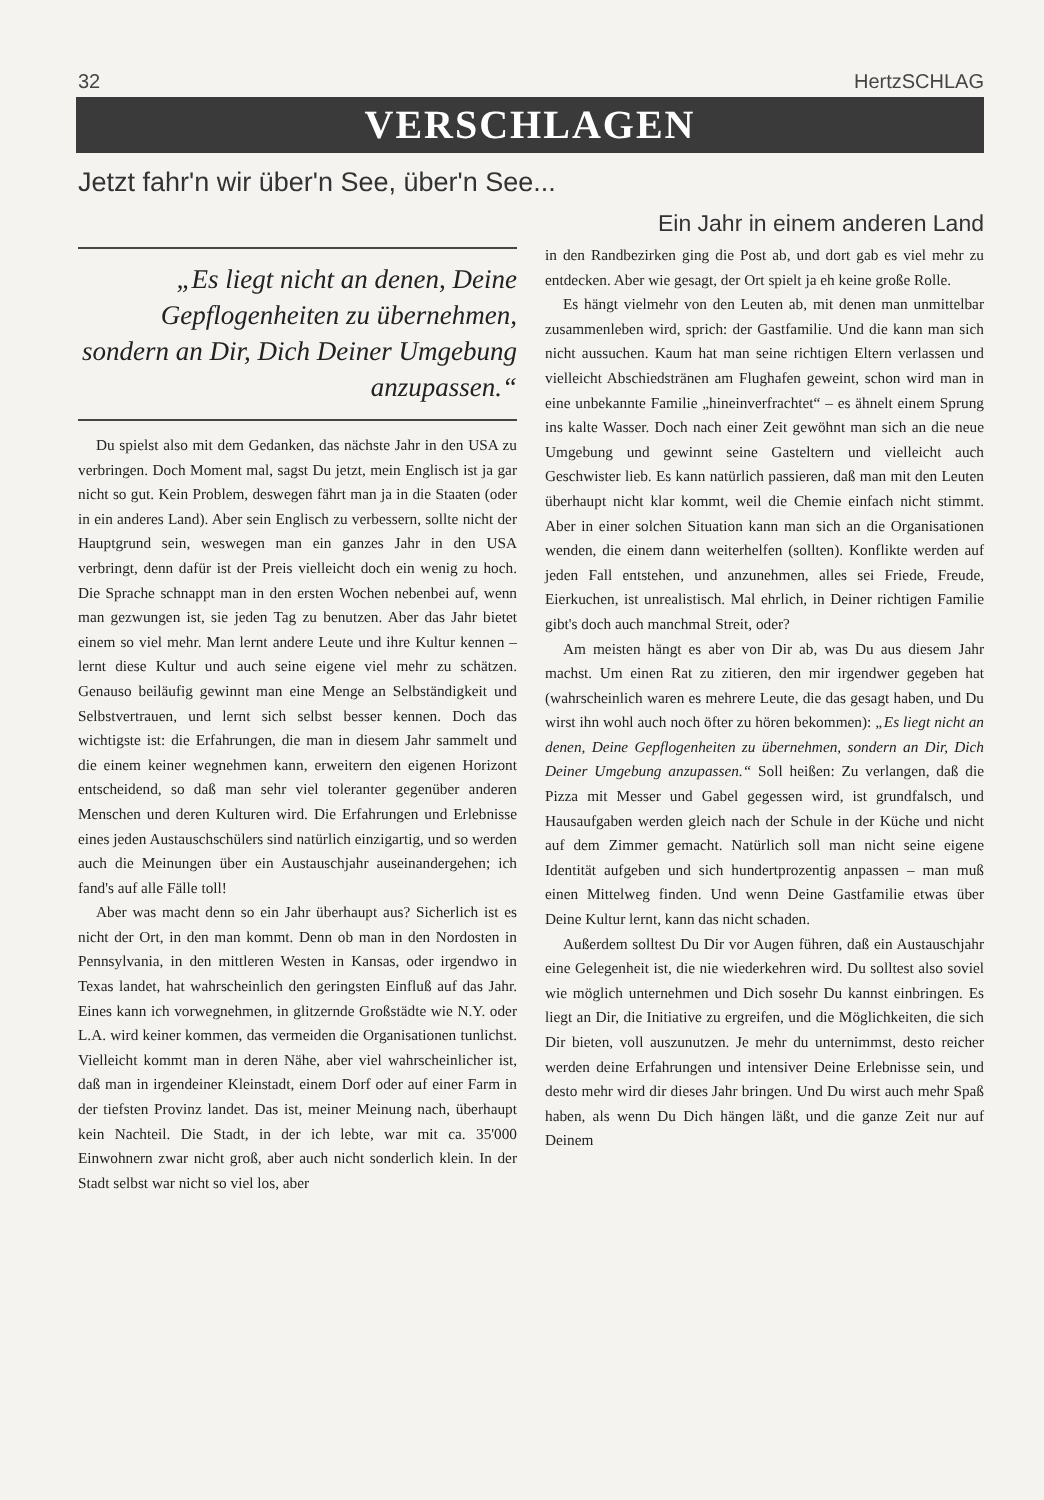32 HertzSCHLAG
VERSCHLAGEN
Jetzt fahr'n wir über'n See, über'n See...
Ein Jahr in einem anderen Land
„Es liegt nicht an denen, Deine Gepflogenheiten zu übernehmen, sondern an Dir, Dich Deiner Umgebung anzupassen.“
Du spielst also mit dem Gedanken, das nächste Jahr in den USA zu verbringen. Doch Moment mal, sagst Du jetzt, mein Englisch ist ja gar nicht so gut. Kein Problem, deswegen fährt man ja in die Staaten (oder in ein anderes Land). Aber sein Englisch zu verbessern, sollte nicht der Hauptgrund sein, weswegen man ein ganzes Jahr in den USA verbringt, denn dafür ist der Preis vielleicht doch ein wenig zu hoch. Die Sprache schnappt man in den ersten Wochen nebenbei auf, wenn man gezwungen ist, sie jeden Tag zu benutzen. Aber das Jahr bietet einem so viel mehr. Man lernt andere Leute und ihre Kultur kennen – lernt diese Kultur und auch seine eigene viel mehr zu schätzen. Genauso beiläufig gewinnt man eine Menge an Selbständigkeit und Selbstvertrauen, und lernt sich selbst besser kennen. Doch das wichtigste ist: die Erfahrungen, die man in diesem Jahr sammelt und die einem keiner wegnehmen kann, erweitern den eigenen Horizont entscheidend, so daß man sehr viel toleranter gegenüber anderen Menschen und deren Kulturen wird. Die Erfahrungen und Erlebnisse eines jeden Austauschschülers sind natürlich einzigartig, und so werden auch die Meinungen über ein Austauschjahr auseinandergehen; ich fand's auf alle Fälle toll!
Aber was macht denn so ein Jahr überhaupt aus? Sicherlich ist es nicht der Ort, in den man kommt. Denn ob man in den Nordosten in Pennsylvania, in den mittleren Westen in Kansas, oder irgendwo in Texas landet, hat wahrscheinlich den geringsten Einfluß auf das Jahr. Eines kann ich vorwegnehmen, in glitzernde Großstädte wie N.Y. oder L.A. wird keiner kommen, das vermeiden die Organisationen tunlichst. Vielleicht kommt man in deren Nähe, aber viel wahrscheinlicher ist, daß man in irgendeiner Kleinstadt, einem Dorf oder auf einer Farm in der tiefsten Provinz landet. Das ist, meiner Meinung nach, überhaupt kein Nachteil. Die Stadt, in der ich lebte, war mit ca. 35'000 Einwohnern zwar nicht groß, aber auch nicht sonderlich klein. In der Stadt selbst war nicht so viel los, aber
in den Randbezirken ging die Post ab, und dort gab es viel mehr zu entdecken. Aber wie gesagt, der Ort spielt ja eh keine große Rolle.
Es hängt vielmehr von den Leuten ab, mit denen man unmittelbar zusammenleben wird, sprich: der Gastfamilie. Und die kann man sich nicht aussuchen. Kaum hat man seine richtigen Eltern verlassen und vielleicht Abschiedstränen am Flughafen geweint, schon wird man in eine unbekannte Familie „hineinverfrachtet“ – es ähnelt einem Sprung ins kalte Wasser. Doch nach einer Zeit gewöhnt man sich an die neue Umgebung und gewinnt seine Gasteltern und vielleicht auch Geschwister lieb. Es kann natürlich passieren, daß man mit den Leuten überhaupt nicht klar kommt, weil die Chemie einfach nicht stimmt. Aber in einer solchen Situation kann man sich an die Organisationen wenden, die einem dann weiterhelfen (sollten). Konflikte werden auf jeden Fall entstehen, und anzunehmen, alles sei Friede, Freude, Eierkuchen, ist unrealistisch. Mal ehrlich, in Deiner richtigen Familie gibt's doch auch manchmal Streit, oder?
Am meisten hängt es aber von Dir ab, was Du aus diesem Jahr machst. Um einen Rat zu zitieren, den mir irgendwer gegeben hat (wahrscheinlich waren es mehrere Leute, die das gesagt haben, und Du wirst ihn wohl auch noch öfter zu hören bekommen): „Es liegt nicht an denen, Deine Gepflogenheiten zu übernehmen, sondern an Dir, Dich Deiner Umgebung anzupassen.“ Soll heißen: Zu verlangen, daß die Pizza mit Messer und Gabel gegessen wird, ist grundfalsch, und Hausaufgaben werden gleich nach der Schule in der Küche und nicht auf dem Zimmer gemacht. Natürlich soll man nicht seine eigene Identität aufgeben und sich hundertprozentig anpassen – man muß einen Mittelweg finden. Und wenn Deine Gastfamilie etwas über Deine Kultur lernt, kann das nicht schaden.
Außerdem solltest Du Dir vor Augen führen, daß ein Austauschjahr eine Gelegenheit ist, die nie wiederkehren wird. Du solltest also soviel wie möglich unternehmen und Dich sosehr Du kannst einbringen. Es liegt an Dir, die Initiative zu ergreifen, und die Möglichkeiten, die sich Dir bieten, voll auszunutzen. Je mehr du unternimmst, desto reicher werden deine Erfahrungen und intensiver Deine Erlebnisse sein, und desto mehr wird dir dieses Jahr bringen. Und Du wirst auch mehr Spaß haben, als wenn Du Dich hängen läßt, und die ganze Zeit nur auf Deinem